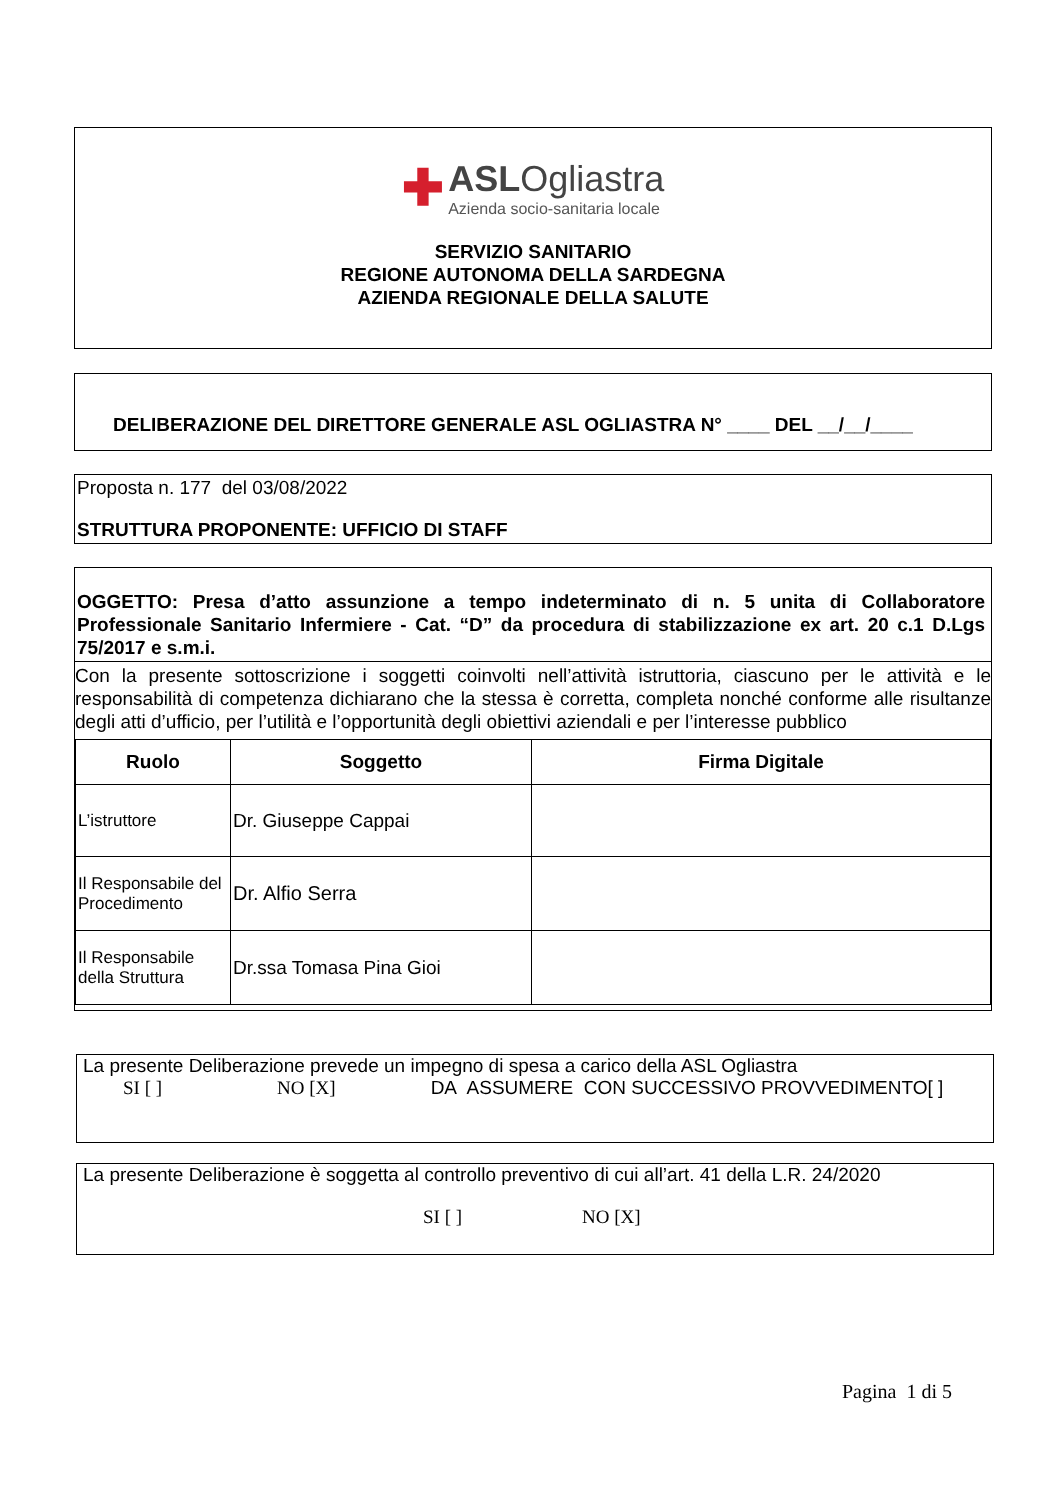✚ ASLOgliastra
Azienda socio-sanitaria locale
SERVIZIO SANITARIO
REGIONE AUTONOMA DELLA SARDEGNA
AZIENDA REGIONALE DELLA SALUTE
DELIBERAZIONE DEL DIRETTORE GENERALE ASL OGLIASTRA N° ____ DEL __/__/____
Proposta n. 177 del 03/08/2022
STRUTTURA PROPONENTE: UFFICIO DI STAFF
OGGETTO: Presa d’atto assunzione a tempo indeterminato di n. 5 unita di Collaboratore Professionale Sanitario Infermiere - Cat. “D” da procedura di stabilizzazione ex art. 20 c.1 D.Lgs 75/2017 e s.m.i.
Con la presente sottoscrizione i soggetti coinvolti nell’attività istruttoria, ciascuno per le attività e le responsabilità di competenza dichiarano che la stessa è corretta, completa nonché conforme alle risultanze degli atti d’ufficio, per l’utilità e l’opportunità degli obiettivi aziendali e per l’interesse pubblico
| Ruolo | Soggetto | Firma Digitale |
| --- | --- | --- |
| L’istruttore | Dr. Giuseppe Cappai | |
| Il Responsabile del Procedimento | Dr. Alfio Serra | |
| Il Responsabile della Struttura | Dr.ssa Tomasa Pina Gioi | |
La presente Deliberazione prevede un impegno di spesa a carico della ASL Ogliastra
SI [ ] NO [X] DA ASSUMERE CON SUCCESSIVO PROVVEDIMENTO[ ]
La presente Deliberazione è soggetta al controllo preventivo di cui all’art. 41 della L.R. 24/2020
SI [ ] NO [X]
Pagina 1 di 5